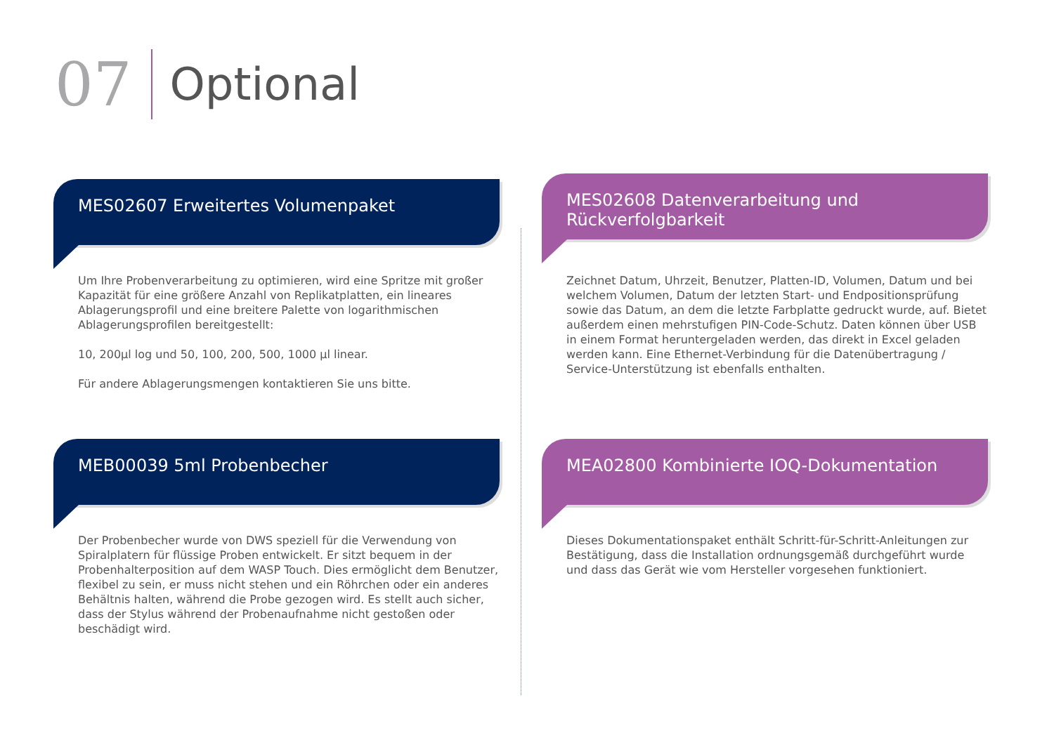07 Optional
MES02607 Erweitertes Volumenpaket
Um Ihre Probenverarbeitung zu optimieren, wird eine Spritze mit großer Kapazität für eine größere Anzahl von Replikatplatten, ein lineares Ablagerungsprofil und eine breitere Palette von logarithmischen Ablagerungsprofilen bereitgestellt:
10, 200µl log und 50, 100, 200, 500, 1000 µl linear.
Für andere Ablagerungsmengen kontaktieren Sie uns bitte.
MES02608 Datenverarbeitung und Rückverfolgbarkeit
Zeichnet Datum, Uhrzeit, Benutzer, Platten-ID, Volumen, Datum und bei welchem Volumen, Datum der letzten Start- und Endpositionsprüfung sowie das Datum, an dem die letzte Farbplatte gedruckt wurde, auf. Bietet außerdem einen mehrstufigen PIN-Code-Schutz. Daten können über USB in einem Format heruntergeladen werden, das direkt in Excel geladen werden kann. Eine Ethernet-Verbindung für die Datenübertragung / Service-Unterstützung ist ebenfalls enthalten.
MEB00039 5ml Probenbecher
Der Probenbecher wurde von DWS speziell für die Verwendung von Spiralplatern für flüssige Proben entwickelt. Er sitzt bequem in der Probenhalterposition auf dem WASP Touch. Dies ermöglicht dem Benutzer, flexibel zu sein, er muss nicht stehen und ein Röhrchen oder ein anderes Behältnis halten, während die Probe gezogen wird. Es stellt auch sicher, dass der Stylus während der Probenaufnahme nicht gestoßen oder beschädigt wird.
MEA02800 Kombinierte IOQ-Dokumentation
Dieses Dokumentationspaket enthält Schritt-für-Schritt-Anleitungen zur Bestätigung, dass die Installation ordnungsgemäß durchgeführt wurde und dass das Gerät wie vom Hersteller vorgesehen funktioniert.